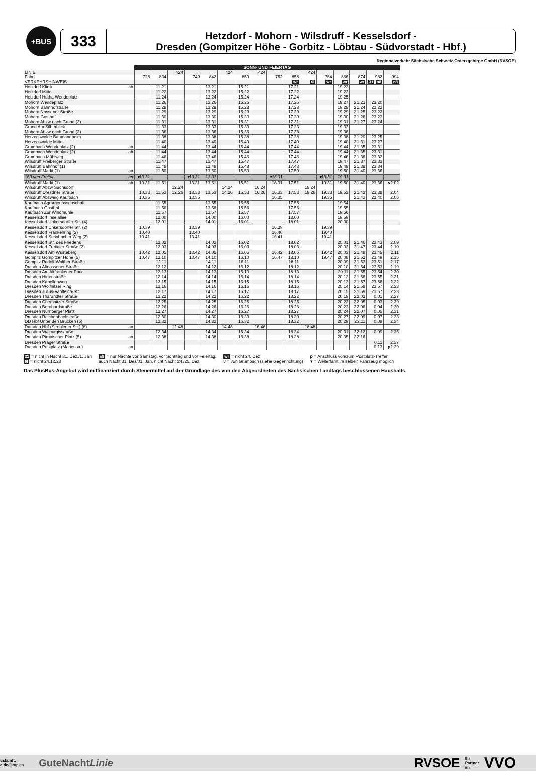+BUS
333
Hetzdorf - Mohorn - Wilsdruff - Kesselsdorf -
Dresden (Gompitzer Höhe - Gorbitz - Löbtau - Südvorstadt - Hbf.)
Regionalverkehr Sächsische Schweiz-Osterzgebirge GmbH (RVSOE)
| | | SONN- UND FEIERTAG | | | | | | | | | | | | | | | |
| --- | --- | --- | --- | --- | --- | --- | --- | --- | --- | --- | --- | --- | --- | --- | --- | --- | --- |
| LINIE | | | | 424 | | | 424 | | 424 | | | 424 | | | | | |
| Fahrt | | 728 | 834 | | 740 | 842 | | 850 | | 752 | 858 | | 764 | 866 | 874 | 982 | 994 |
| VERKEHRSHINWEIS | | | | | | | | | | | wr | 6l | wr | wr | wr | 31 n8 | n8 |
| Hetzdorf Klinik | ab | | 11.21 | | | 13.21 | | 15.21 | | | 17.21 | | | 19.22 | | | |
| Hetzdorf Mitte | | | 11.22 | | | 13.22 | | 15.22 | | | 17.22 | | | 19.23 | | | |
| Hetzdorf Hutha Wendeplatz | | | 11.24 | | | 13.24 | | 15.24 | | | 17.24 | | | 19.25 | | | |
| Mohorn Wendeplatz | | | 11.26 | | | 13.26 | | 15.26 | | | 17.26 | | | 19.27 | 21.23 | 23.20 | |
| Mohorn Bahnhofstraße | | | 11.28 | | | 13.28 | | 15.28 | | | 17.28 | | | 19.28 | 21.24 | 23.22 | |
| Mohorn Nossener Straße | | | 11.29 | | | 13.29 | | 15.29 | | | 17.29 | | | 19.29 | 21.25 | 23.22 | |
| Mohorn Gasthof | | | 11.30 | | | 13.30 | | 15.30 | | | 17.30 | | | 19.30 | 21.26 | 23.23 | |
| Mohorn Abzw nach Grund (2) | | | 11.31 | | | 13.31 | | 15.31 | | | 17.31 | | | 19.31 | 21.27 | 23.24 | |
| Grund Am Silberblick | | | 11.33 | | | 13.33 | | 15.33 | | | 17.33 | | | 19.33 | | | |
| Mohorn Abzw nach Grund (3) | | | 11.36 | | | 13.36 | | 15.36 | | | 17.36 | | | 19.36 | | | |
| Herzogswalde Baumannheim | | | 11.38 | | | 13.38 | | 15.38 | | | 17.38 | | | 19.38 | 21.29 | 23.25 | |
| Herzogswalde Mitte | | | 11.40 | | | 13.40 | | 15.40 | | | 17.40 | | | 19.40 | 21.31 | 23.27 | |
| Grumbach Wendeplatz (2) | an | | 11.44 | | | 13.44 | | 15.44 | | | 17.44 | | | 19.44 | 21.35 | 23.31 | |
| Grumbach Wendeplatz (2) | ab | | 11.44 | | | 13.44 | | 15.44 | | | 17.44 | | | 19.44 | 21.35 | 23.31 | |
| Grumbach Mühlweg | | | 11.46 | | | 13.46 | | 15.46 | | | 17.46 | | | 19.46 | 21.36 | 23.32 | |
| Wilsdruff Freiberger Straße | | | 11.47 | | | 13.47 | | 15.47 | | | 17.47 | | | 19.47 | 21.37 | 23.33 | |
| Wilsdruff Bahnhof (1) | | | 11.48 | | | 13.48 | | 15.48 | | | 17.48 | | | 19.48 | 21.38 | 23.34 | |
| Wilsdruff Markt (1) | an | | 11.50 | | | 13.50 | | 15.50 | | | 17.50 | | | 19.50 | 21.40 | 23.36 | |
| 163 von Freital | an | ▾10.31 | | | ▾13.31 | 13.31 | | | | ▾16.31 | | | ▾19.31 | 19.31 | | | |
| Wilsdruff Markt (1) | ab | 10.31 | 11.51 | | 13.31 | 13.51 | | 15.51 | | 16.31 | 17.51 | | 19.31 | 19.50 | 21.40 | 23.36 | v 2.02 |
| Wilsdruff Abzw Sachsdorf | | | | 12.24 | | | 14.24 | | 16.24 | | | 18.24 | | | | | |
| Wilsdruff Dresdner Straße | | 10.33 | 11.53 | 12.26 | 13.33 | 13.53 | 14.26 | 15.53 | 16.26 | 16.33 | 17.53 | 18.26 | 19.33 | 19.52 | 21.42 | 23.38 | 2.04 |
| Wilsdruff Abzweig Kaufbach | | 10.35 | | | 13.35 | | | | | 16.35 | | | 19.35 | | 21.43 | 23.40 | 2.06 |
| Kaufbach Agrargenossenschaft | | | 11.55 | | | 13.55 | | 15.55 | | | 17.55 | | | 19.54 | | | |
| Kaufbach Gasthof | | | 11.56 | | | 13.56 | | 15.56 | | | 17.56 | | | 19.55 | | | |
| Kaufbach Zur Windmühle | | | 11.57 | | | 13.57 | | 15.57 | | | 17.57 | | | 19.56 | | | |
| Kesselsdorf Inselallee | | | 12.00 | | | 14.00 | | 16.00 | | | 18.00 | | | 19.59 | | | |
| Kesselsdorf Unkersdorfer Str. (4) | | | 12.01 | | | 14.01 | | 16.01 | | | 18.01 | | | 20.00 | | | |
| Kesselsdorf Unkersdorfer Str. (2) | | 10.39 | | | 13.39 | | | | | 16.39 | | | 19.39 | | | | |
| Kesselsdorf Frankenring (2) | | 10.40 | | | 13.40 | | | | | 16.40 | | | 19.40 | | | | |
| Kesselsdorf Steinbacher Weg (2) | | 10.41 | | | 13.41 | | | | | 16.41 | | | 19.41 | | | | |
| Kesselsdorf Str. des Friedens | | | 12.02 | | | 14.02 | | 16.02 | | | 18.02 | | | 20.01 | 21.46 | 23.43 | 2.09 |
| Kesselsdorf Freitaler Straße (2) | | | 12.03 | | | 14.03 | | 16.03 | | | 18.03 | | | 20.02 | 21.47 | 23.44 | 2.10 |
| Kesselsdorf Am Wüsteberg | | 10.42 | 12.05 | | 13.42 | 14.05 | | 16.05 | | 16.42 | 18.05 | | 19.42 | 20.03 | 21.48 | 23.45 | 2.11 |
| Gompitz Gompitzer Höhe (5) | | 10.47 | 12.10 | | 13.47 | 14.10 | | 16.10 | | 16.47 | 18.10 | | 19.47 | 20.08 | 21.52 | 23.49 | 2.15 |
| Gompitz Rudolf-Walther-Straße | | | 12.11 | | | 14.11 | | 16.11 | | | 18.11 | | | 20.09 | 21.53 | 23.51 | 2.17 |
| Dresden Altnossener Straße | | | 12.12 | | | 14.12 | | 16.12 | | | 18.12 | | | 20.10 | 21.54 | 23.53 | 2.19 |
| Dresden Am Altfrankener Park | | | 12.13 | | | 14.13 | | 16.13 | | | 18.13 | | | 20.11 | 21.55 | 23.54 | 2.20 |
| Dresden Hirtenstraße | | | 12.14 | | | 14.14 | | 16.14 | | | 18.14 | | | 20.12 | 21.56 | 23.55 | 2.21 |
| Dresden Kapellenweg | | | 12.15 | | | 14.15 | | 16.15 | | | 18.15 | | | 20.13 | 21.57 | 23.56 | 2.22 |
| Dresden Wölfnitzer Ring | | | 12.16 | | | 14.16 | | 16.16 | | | 18.16 | | | 20.14 | 21.58 | 23.57 | 2.23 |
| Dresden Julius-Vahlteich-Str. | | | 12.17 | | | 14.17 | | 16.17 | | | 18.17 | | | 20.15 | 21.59 | 23.57 | 2.23 |
| Dresden Tharandter Straße | | | 12.22 | | | 14.22 | | 16.22 | | | 18.22 | | | 20.19 | 22.02 | 0.01 | 2.27 |
| Dresden Chemnitzer Straße | | | 12.25 | | | 14.25 | | 16.25 | | | 18.25 | | | 20.22 | 22.05 | 0.03 | 2.29 |
| Dresden Bernhardstraße | | | 12.26 | | | 14.26 | | 16.26 | | | 18.26 | | | 20.23 | 22.06 | 0.04 | 2.30 |
| Dresden Nürnberger Platz | | | 12.27 | | | 14.27 | | 16.27 | | | 18.27 | | | 20.24 | 22.07 | 0.05 | 2.31 |
| Dresden Reichenbachstraße | | | 12.30 | | | 14.30 | | 16.30 | | | 18.30 | | | 20.27 | 22.09 | 0.07 | 2.33 |
| DD Hbf Unter den Brücken (5) | | | 12.32 | | | 14.32 | | 16.32 | | | 18.32 | | | 20.29 | 22.11 | 0.08 | 2.34 |
| Dresden Hbf (Strehlener Str.) (8) | an | | | 12.48 | | | 14.48 | | 16.48 | | | 18.48 | | | | | |
| Dresden Walpurgisstraße | | | 12.34 | | | 14.34 | | 16.34 | | | 18.34 | | | 20.31 | 22.12 | 0.09 | 2.35 |
| Dresden Pirnaischer Platz (5) | an | | 12.38 | | | 14.38 | | 16.38 | | | 18.38 | | | 20.35 | 22.16 | | |
| Dresden Prager Straße | | | | | | | | | | | | | | | | 0.11 | 2.37 |
| Dresden Postplatz (Marienstr.) | an | | | | | | | | | | | | | | | 0.13 | p 2.39 |
31 = nicht in Nacht 31. Dez./1. Jan
6l = nicht 24.12.23
n8 = nur Nächte vor Samstag, vor Sonntag und vor Feiertag,
auch Nacht 31. Dez/01. Jan, nicht Nacht 24./25. Dez
wr = nicht 24. Dez
v = von Grumbach (siehe Gegenrichtung)
p = Anschluss von/zum Postplatz-Treffen
▾ = Weiterfahrt im selben Fahrzeug möglich
Das PlusBus-Angebot wird mitfinanziert durch Steuermittel auf der Grundlage des von den Abgeordneten des Sächsischen Landtags beschlossenen Haushalts.
uskunft:
e.de/fahrplan
GuteNachtLinie
RVSOE Ihr
Partner
im VVO